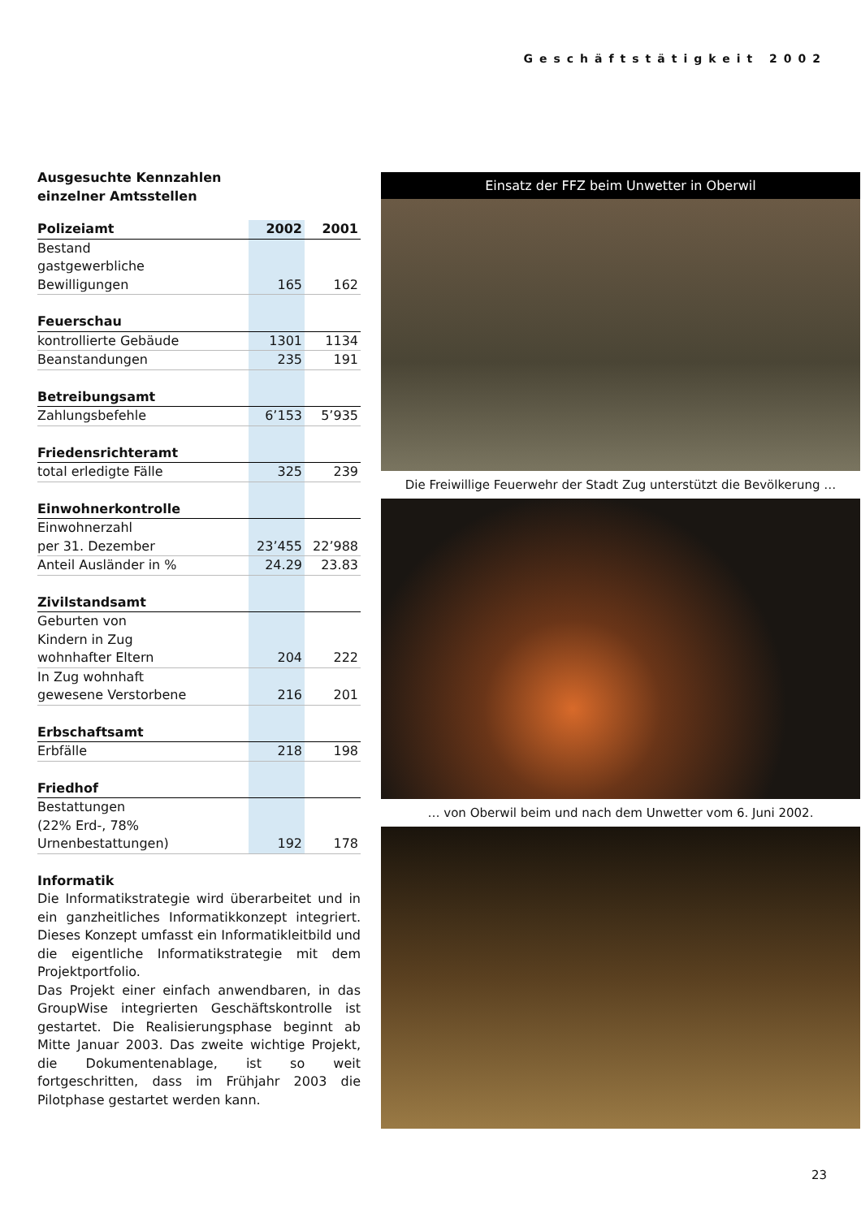Geschäftstätigkeit 2002
Ausgesuchte Kennzahlen
einzelner Amtsstellen
| Polizeiamt | 2002 | 2001 |
| --- | --- | --- |
| Bestand gastgewerbliche Bewilligungen | 165 | 162 |
| Feuerschau | | |
| kontrollierte Gebäude | 1301 | 1134 |
| Beanstandungen | 235 | 191 |
| Betreibungsamt | | |
| Zahlungsbefehle | 6’153 | 5’935 |
| Friedensrichteramt | | |
| total erledigte Fälle | 325 | 239 |
| Einwohnerkontrolle | | |
| Einwohnerzahl per 31. Dezember | 23’455 | 22’988 |
| Anteil Ausländer in % | 24.29 | 23.83 |
| Zivilstandsamt | | |
| Geburten von Kindern in Zug wohnhafter Eltern | 204 | 222 |
| In Zug wohnhaft gewesene Verstorbene | 216 | 201 |
| Erbschaftsamt | | |
| Erbfälle | 218 | 198 |
| Friedhof | | |
| Bestattungen (22% Erd-, 78% Urnenbestattungen) | 192 | 178 |
Informatik
Die Informatikstrategie wird überarbeitet und in ein ganzheitliches Informatikkonzept integriert. Dieses Konzept umfasst ein Informatikleitbild und die eigentliche Informatikstrategie mit dem Projektportfolio.
Das Projekt einer einfach anwendbaren, in das GroupWise integrierten Geschäftskontrolle ist gestartet. Die Realisierungsphase beginnt ab Mitte Januar 2003. Das zweite wichtige Projekt, die Dokumentenablage, ist so weit fortgeschritten, dass im Frühjahr 2003 die Pilotphase gestartet werden kann.
Einsatz der FFZ beim Unwetter in Oberwil
Die Freiwillige Feuerwehr der Stadt Zug unterstützt die Bevölkerung …
… von Oberwil beim und nach dem Unwetter vom 6. Juni 2002.
23